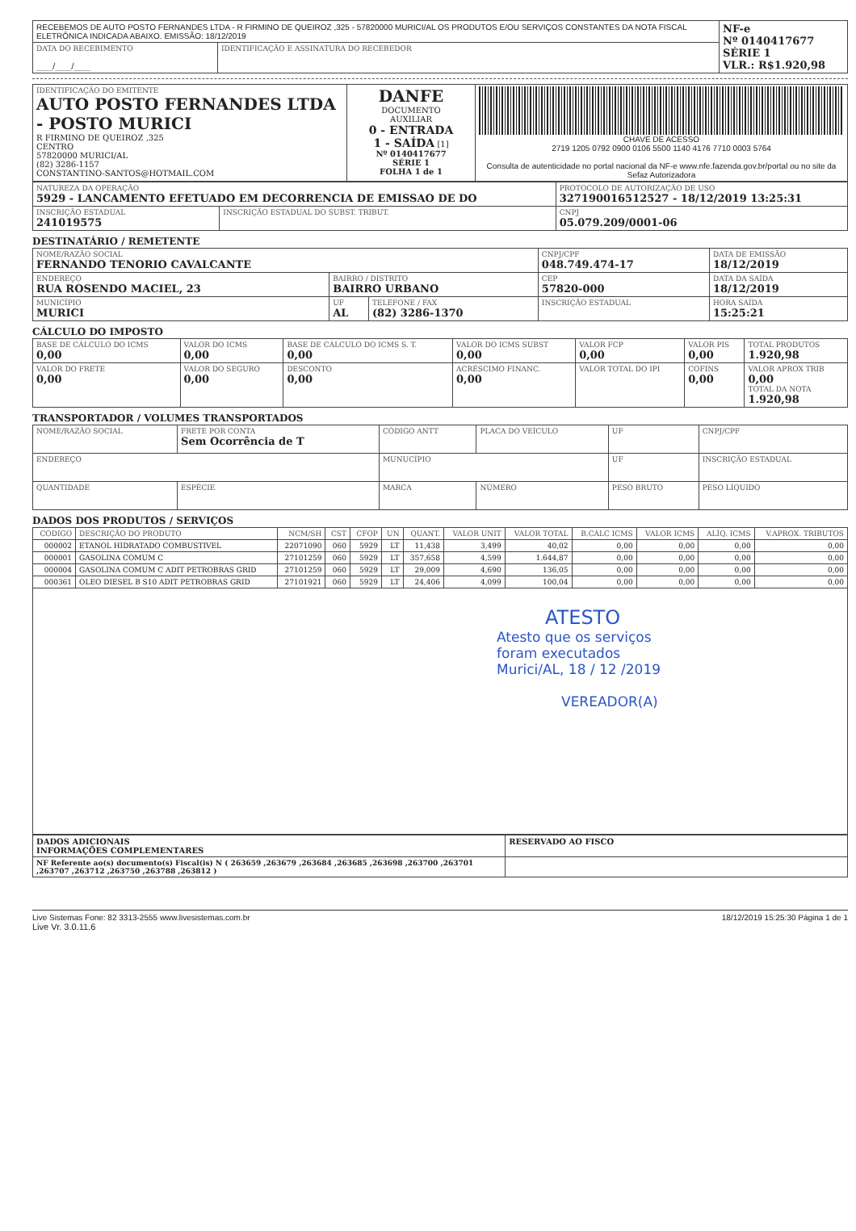| RECEBEMOS DE AUTO POSTO FERNANDES LTDA - R FIRMINO DE QUEIROZ ,325 - 57820000 MURICI/AL OS PRODUTOS E/OU SERVIÇOS CONSTANTES DA NOTA FISCAL ELETRÔNICA INDICADA ABAIXO. EMISSÃO: 18/12/2019 | | NF-e Nº 0140417677 SÉRIE 1 VLR.: R$1.920,98 |
| DATA DO RECEBIMENTO ____/____/____ | IDENTIFICAÇÃO E ASSINATURA DO RECEBEDOR | |
| IDENTIFICAÇÃO DO EMITENTE AUTO POSTO FERNANDES LTDA - POSTO MURICI R FIRMINO DE QUEIROZ ,325 CENTRO 57820000 MURICI/AL (82) 3286-1157 CONSTANTINO-SANTOS@HOTMAIL.COM | DANFE DOCUMENTO AUXILIAR 0 - ENTRADA 1 - SAÍDA [1] Nº 0140417677 SÉRIE 1 FOLHA 1 de 1 | CHAVE DE ACESSO 2719 1205 0792 0900 0106 5500 1140 4176 7710 0003 5764 Consulta de autenticidade no portal nacional da NF-e www.nfe.fazenda.gov.br/portal ou no site da Sefaz Autorizadora |
| NATUREZA DA OPERAÇÃO 5929 - LANCAMENTO EFETUADO EM DECORRENCIA DE EMISSAO DE DO | | PROTOCOLO DE AUTORIZAÇÃO DE USO 327190016512527 - 18/12/2019 13:25:31 |
| INSCRIÇÃO ESTADUAL 241019575 | INSCRIÇÃO ESTADUAL DO SUBST. TRIBUT. | CNPJ 05.079.209/0001-06 |
DESTINATÁRIO / REMETENTE
| NOME/RAZÃO SOCIAL FERNANDO TENORIO CAVALCANTE | | | CNPJ/CPF 048.749.474-17 | DATA DE EMISSÃO 18/12/2019 |
| ENDEREÇO RUA ROSENDO MACIEL, 23 | BAIRRO / DISTRITO BAIRRO URBANO | | CEP 57820-000 | DATA DA SAÍDA 18/12/2019 |
| MUNICÍPIO MURICI | UF AL | TELEFONE / FAX (82) 3286-1370 | INSCRIÇÃO ESTADUAL | HORA SAÍDA 15:25:21 |
CÁLCULO DO IMPOSTO
| BASE DE CÁLCULO DO ICMS 0,00 | VALOR DO ICMS 0,00 | BASE DE CÁLCULO DO ICMS S. T. 0,00 | VALOR DO ICMS SUBST 0,00 | VALOR FCP 0,00 | VALOR PIS 0,00 | TOTAL PRODUTOS 1.920,98 |
| VALOR DO FRETE 0,00 | VALOR DO SEGURO 0,00 | DESCONTO 0,00 | ACRÉSCIMO FINANC. 0,00 | VALOR TOTAL DO IPI | COFINS 0,00 | VALOR APROX TRIB 0,00 TOTAL DA NOTA 1.920,98 |
TRANSPORTADOR / VOLUMES TRANSPORTADOS
| NOME/RAZÃO SOCIAL | FRETE POR CONTA Sem Ocorrência de T | CÓDIGO ANTT | PLACA DO VEÍCULO | UF | CNPJ/CPF |
| ENDEREÇO | | MUNUCÍPIO | | UF | INSCRIÇÃO ESTADUAL |
| QUANTIDADE | ESPÉCIE | MARCA | NÚMERO | PESO BRUTO | PESO LÍQUIDO |
DADOS DOS PRODUTOS / SERVIÇOS
| CÓDIGO | DESCRIÇÃO DO PRODUTO | NCM/SH | CST | CFOP | UN | QUANT. | VALOR UNIT | VALOR TOTAL | B.CÁLC ICMS | VALOR ICMS | ALÍQ. ICMS | V.APROX. TRIBUTOS |
| --- | --- | --- | --- | --- | --- | --- | --- | --- | --- | --- | --- | --- |
| 000002 | ETANOL HIDRATADO COMBUSTIVEL | 22071090 | 060 | 5929 | LT | 11,438 | 3,499 | 40,02 | 0,00 | 0,00 | 0,00 | 0,00 |
| 000001 | GASOLINA COMUM C | 27101259 | 060 | 5929 | LT | 357,658 | 4,599 | 1.644,87 | 0,00 | 0,00 | 0,00 | 0,00 |
| 000004 | GASOLINA COMUM C ADIT PETROBRAS GRID | 27101259 | 060 | 5929 | LT | 29,009 | 4,690 | 136,05 | 0,00 | 0,00 | 0,00 | 0,00 |
| 000361 | OLEO DIESEL B S10 ADIT PETROBRAS GRID | 27101921 | 060 | 5929 | LT | 24,406 | 4,099 | 100,04 | 0,00 | 0,00 | 0,00 | 0,00 |
| ATESTO Atesto que os serviços foram executados Murici/AL, 18 / 12 /2019 VEREADOR(A) | | | | | | | | | | | | |
| DADOS ADICIONAIS INFORMAÇÕES COMPLEMENTARES | RESERVADO AO FISCO |
| NF Referente ao(s) documento(s) Fiscal(is) N ( 263659 ,263679 ,263684 ,263685 ,263698 ,263700 ,263701 ,263707 ,263712 ,263750 ,263788 ,263812 ) | |
Live Sistemas Fone: 82 3313-2555 www.livesistemas.com.br 18/12/2019 15:25:30 Página 1 de 1
Live Vr. 3.0.11.6